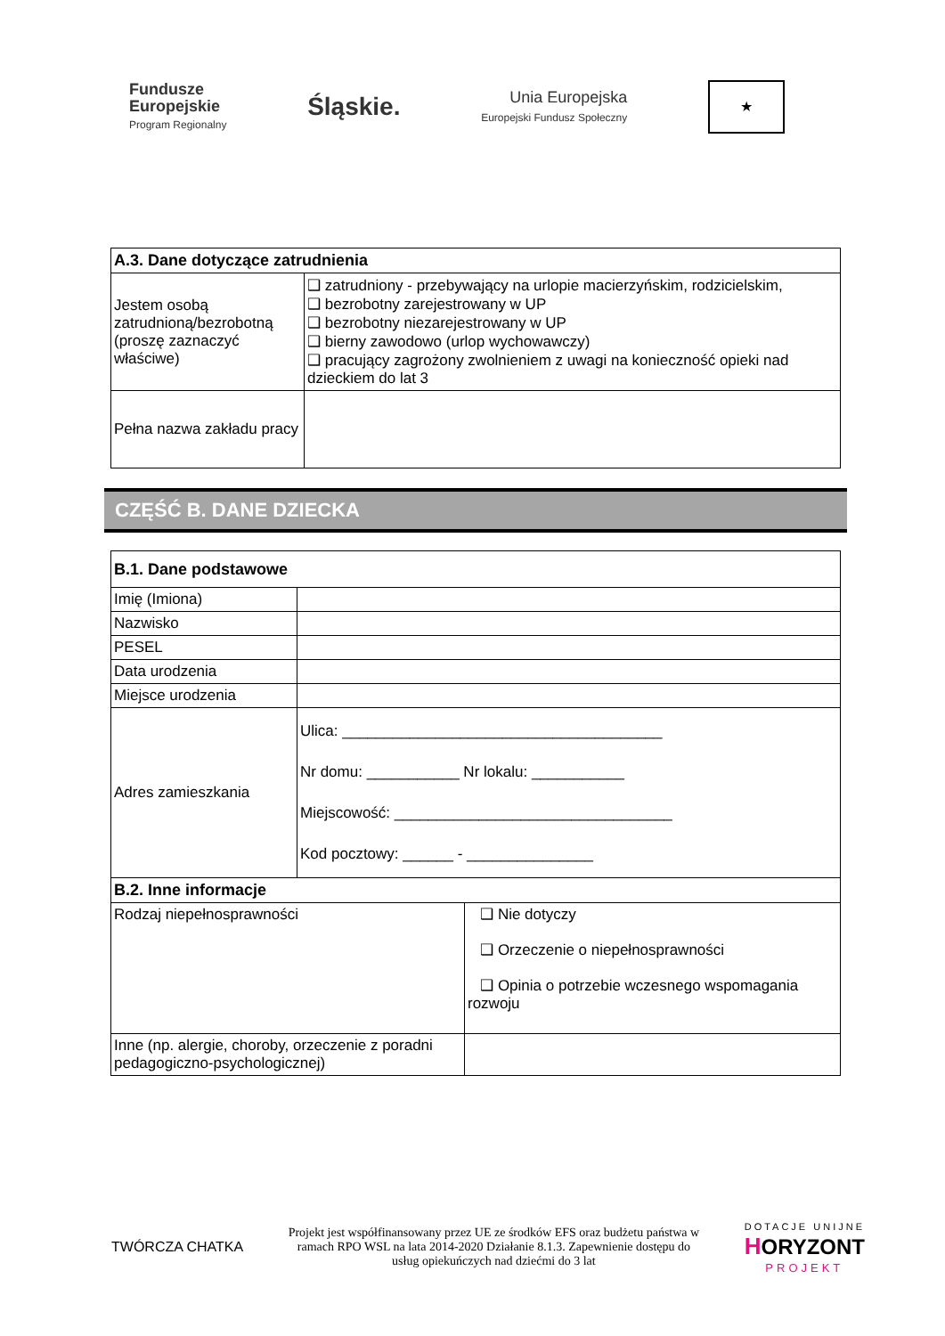Fundusze
Europejskie
Program Regionalny
Śląskie.
Unia Europejska
Europejski Fundusz Społeczny
★
| A.3. Dane dotyczące zatrudnienia | |
| Jestem osobą zatrudnioną/bezrobotną (proszę zaznaczyć właściwe) | ❑ zatrudniony - przebywający na urlopie macierzyńskim, rodzicielskim, ❑ bezrobotny zarejestrowany w UP ❑ bezrobotny niezarejestrowany w UP ❑ bierny zawodowo (urlop wychowawczy) ❑ pracujący zagrożony zwolnieniem z uwagi na konieczność opieki nad dzieckiem do lat 3 |
| Pełna nazwa zakładu pracy | |
CZĘŚĆ B. DANE DZIECKA
| B.1. Dane podstawowe | |
| Imię (Imiona) | |
| Nazwisko | |
| PESEL | |
| Data urodzenia | |
| Miejsce urodzenia | |
| Adres zamieszkania | Ulica: ______________________________________ Nr domu: ___________ Nr lokalu: ___________ Miejscowość: _________________________________ Kod pocztowy: ______ - _______________ |
| B.2. Inne informacje | |
| Rodzaj niepełnosprawności | ❑ Nie dotyczy ❑ Orzeczenie o niepełnosprawności ❑ Opinia o potrzebie wczesnego wspomagania rozwoju |
| Inne (np. alergie, choroby, orzeczenie z poradni pedagogiczno-psychologicznej) | |
TWÓRCZA CHATKA
Projekt jest współfinansowany przez UE ze środków EFS oraz budżetu państwa w ramach RPO WSL na lata 2014-2020 Działanie 8.1.3. Zapewnienie dostępu do usług opiekuńczych nad dziećmi do 3 lat
DOTACJE UNIJNE
HORYZONT
PROJEKT